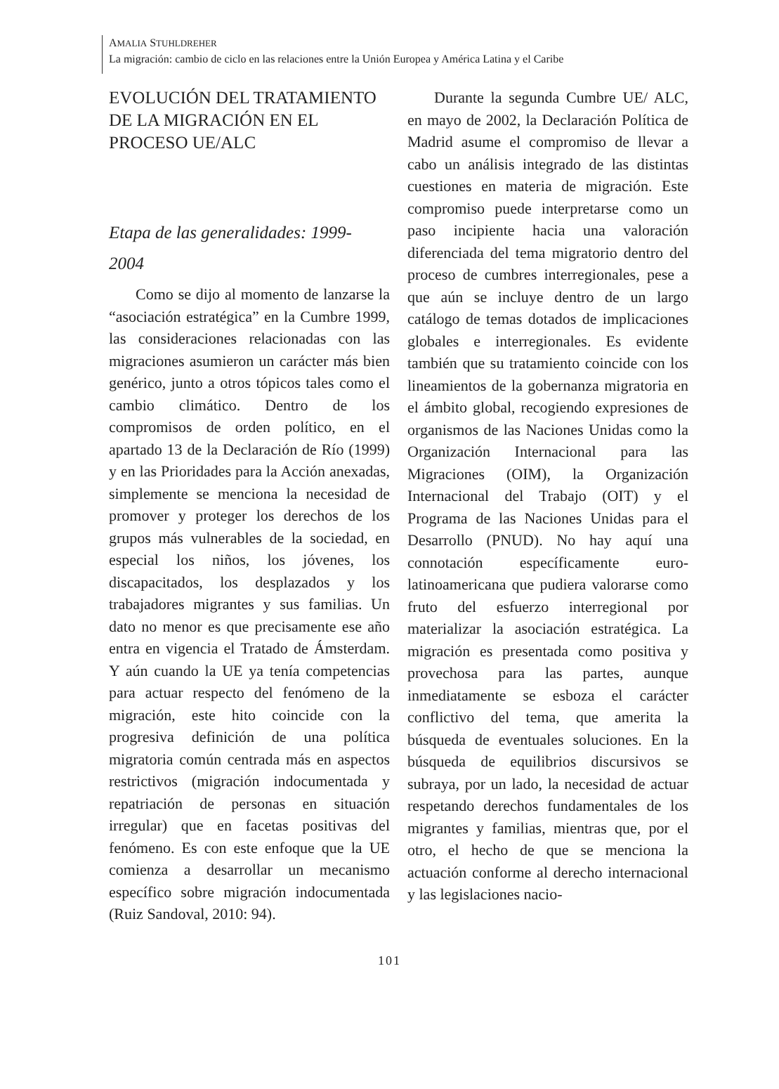AMALIA STUHLDREHER
La migración: cambio de ciclo en las relaciones entre la Unión Europea y América Latina y el Caribe
EVOLUCIÓN DEL TRATAMIENTO
DE LA MIGRACIÓN EN EL
PROCESO UE/ALC
Etapa de las generalidades: 1999-
2004
Como se dijo al momento de lanzarse la “asociación estratégica” en la Cumbre 1999, las consideraciones relacionadas con las migraciones asumieron un carácter más bien genérico, junto a otros tópicos tales como el cambio climático. Dentro de los compromisos de orden político, en el apartado 13 de la Declaración de Río (1999) y en las Prioridades para la Acción anexadas, simplemente se menciona la necesidad de promover y proteger los derechos de los grupos más vulnerables de la sociedad, en especial los niños, los jóvenes, los discapacitados, los desplazados y los trabajadores migrantes y sus familias. Un dato no menor es que precisamente ese año entra en vigencia el Tratado de Ámsterdam. Y aún cuando la UE ya tenía competencias para actuar respecto del fenómeno de la migración, este hito coincide con la progresiva definición de una política migratoria común centrada más en aspectos restrictivos (migración indocumentada y repatriación de personas en situación irregular) que en facetas positivas del fenómeno. Es con este enfoque que la UE comienza a desarrollar un mecanismo específico sobre migración indocumentada (Ruiz Sandoval, 2010: 94).
Durante la segunda Cumbre UE/ ALC, en mayo de 2002, la Declaración Política de Madrid asume el compromiso de llevar a cabo un análisis integrado de las distintas cuestiones en materia de migración. Este compromiso puede interpretarse como un paso incipiente hacia una valoración diferenciada del tema migratorio dentro del proceso de cumbres interregionales, pese a que aún se incluye dentro de un largo catálogo de temas dotados de implicaciones globales e interregionales. Es evidente también que su tratamiento coincide con los lineamientos de la gobernanza migratoria en el ámbito global, recogiendo expresiones de organismos de las Naciones Unidas como la Organización Internacional para las Migraciones (OIM), la Organización Internacional del Trabajo (OIT) y el Programa de las Naciones Unidas para el Desarrollo (PNUD). No hay aquí una connotación específicamente euro-latinoamericana que pudiera valorarse como fruto del esfuerzo interregional por materializar la asociación estratégica. La migración es presentada como positiva y provechosa para las partes, aunque inmediatamente se esboza el carácter conflictivo del tema, que amerita la búsqueda de eventuales soluciones. En la búsqueda de equilibrios discursivos se subraya, por un lado, la necesidad de actuar respetando derechos fundamentales de los migrantes y familias, mientras que, por el otro, el hecho de que se menciona la actuación conforme al derecho internacional y las legislaciones nacio-
101